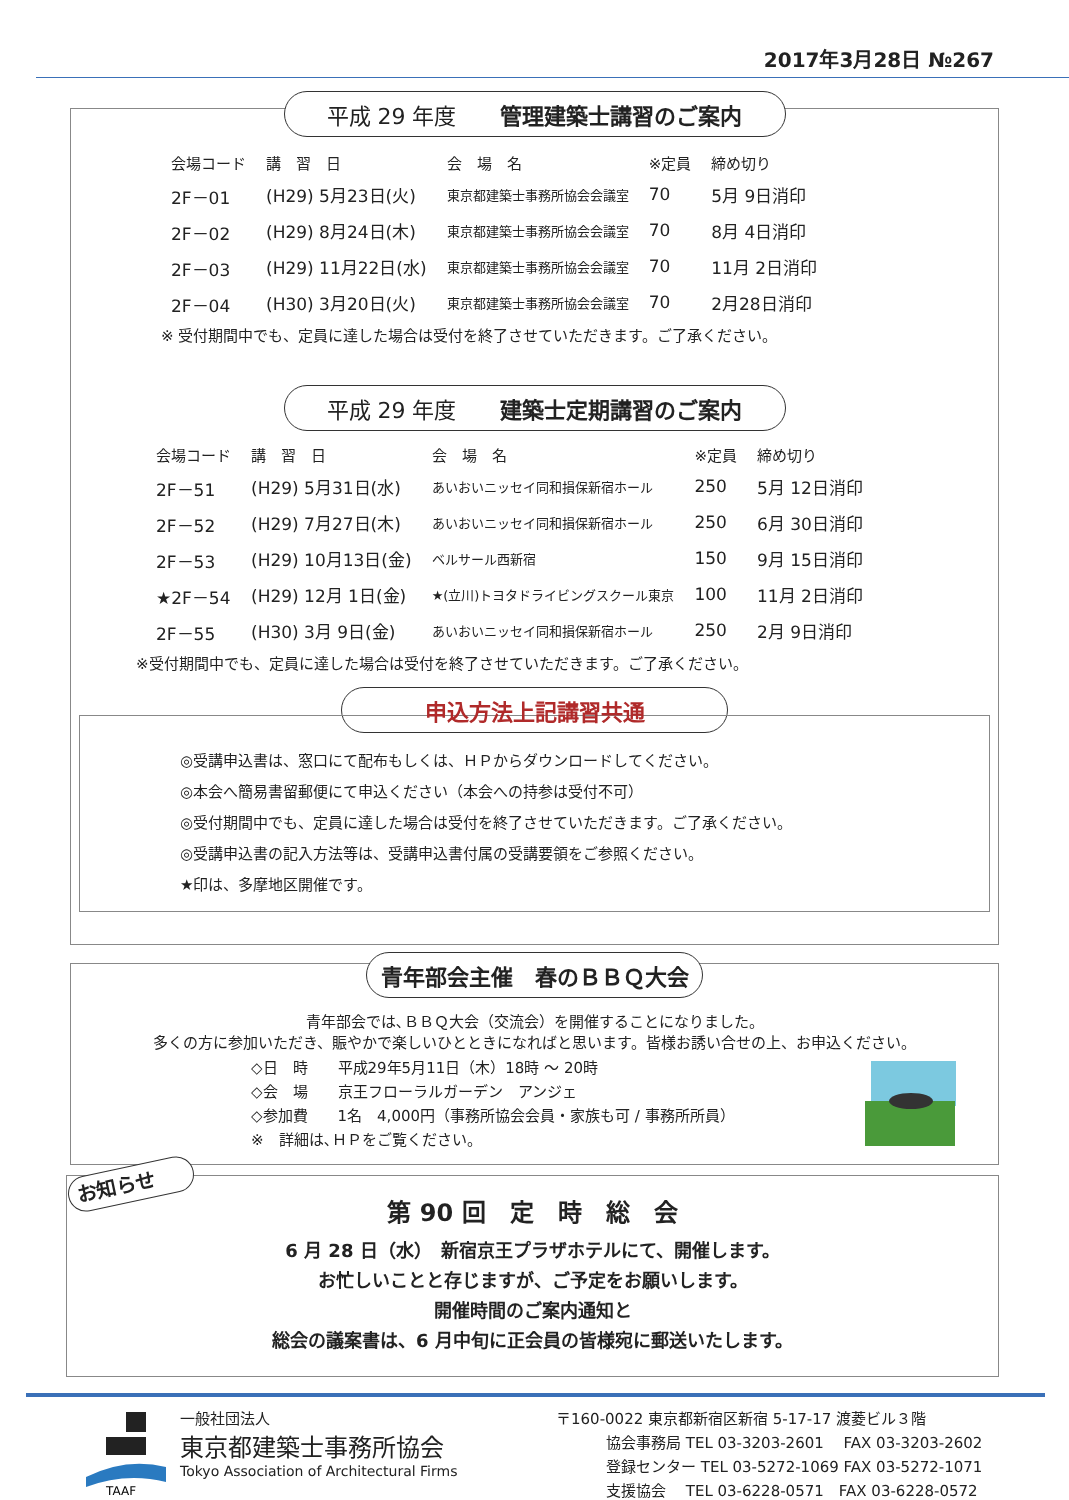2017年3月28日 №267
平成 29 年度　　管理建築士講習のご案内
| 会場コード | 講 習 日 | 会 場 名 | ※定員 | 締め切り |
| --- | --- | --- | --- | --- |
| 2F－01 | (H29) 5月23日(火) | 東京都建築士事務所協会会議室 | 70 | 5月 9日消印 |
| 2F－02 | (H29) 8月24日(木) | 東京都建築士事務所協会会議室 | 70 | 8月 4日消印 |
| 2F－03 | (H29) 11月22日(水) | 東京都建築士事務所協会会議室 | 70 | 11月 2日消印 |
| 2F－04 | (H30) 3月20日(火) | 東京都建築士事務所協会会議室 | 70 | 2月28日消印 |
※ 受付期間中でも、定員に達した場合は受付を終了させていただきます。ご了承ください。
平成 29 年度　　建築士定期講習のご案内
| 会場コード | 講 習 日 | 会 場 名 | ※定員 | 締め切り |
| --- | --- | --- | --- | --- |
| 2F－51 | (H29) 5月31日(水) | あいおいニッセイ同和損保新宿ホール | 250 | 5月 12日消印 |
| 2F－52 | (H29) 7月27日(木) | あいおいニッセイ同和損保新宿ホール | 250 | 6月 30日消印 |
| 2F－53 | (H29) 10月13日(金) | ベルサール西新宿 | 150 | 9月 15日消印 |
| ★2F－54 | (H29) 12月 1日(金) | ★(立川)トヨタドライビングスクール東京 | 100 | 11月 2日消印 |
| 2F－55 | (H30) 3月 9日(金) | あいおいニッセイ同和損保新宿ホール | 250 | 2月 9日消印 |
※受付期間中でも、定員に達した場合は受付を終了させていただきます。ご了承ください。
申込方法上記講習共通
◎受講申込書は、窓口にて配布もしくは、ＨＰからダウンロードしてください。
◎本会へ簡易書留郵便にて申込ください（本会への持参は受付不可）
◎受付期間中でも、定員に達した場合は受付を終了させていただきます。ご了承ください。
◎受講申込書の記入方法等は、受講申込書付属の受講要領をご参照ください。
★印は、多摩地区開催です。
青年部会主催　春のＢＢＱ大会
青年部会では､ＢＢＱ大会（交流会）を開催することになりました。
多くの方に参加いただき、賑やかで楽しいひとときになればと思います。皆様お誘い合せの上、お申込ください。
◇日　時　　平成29年5月11日（木）18時 ～ 20時
◇会　場　　京王フローラルガーデン　アンジェ
◇参加費　　1名　4,000円（事務所協会会員・家族も可 / 事務所所員）
※　詳細は､ＨＰをご覧ください。
お知らせ
第 90 回　定　時　総　会
6 月 28 日（水）　新宿京王プラザホテルにて、開催します。
お忙しいことと存じますが、ご予定をお願いします。
開催時間のご案内通知と
総会の議案書は、6 月中旬に正会員の皆様宛に郵送いたします。
TAAF
一般社団法人
東京都建築士事務所協会
Tokyo Association of Architectural Firms
〒160-0022 東京都新宿区新宿 5-17-17 渡菱ビル３階
協会事務局 TEL 03-3203-2601　 FAX 03-3203-2602
登録センター TEL 03-5272-1069 FAX 03-5272-1071
支援協会　 TEL 03-6228-0571　FAX 03-6228-0572